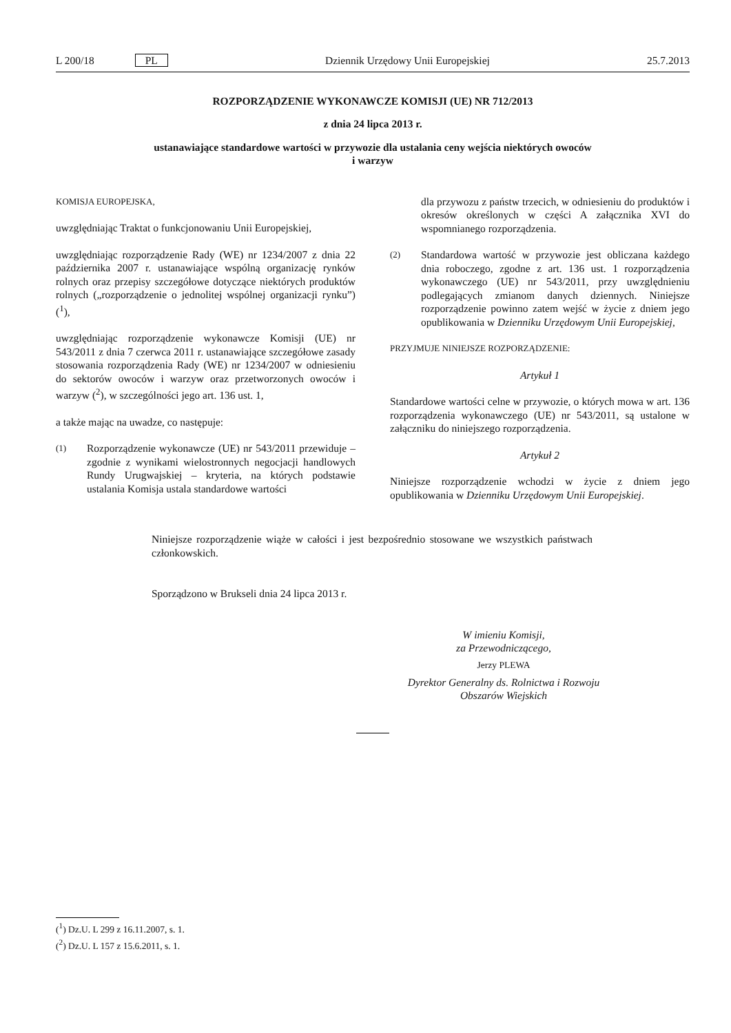L 200/18 PL Dziennik Urzędowy Unii Europejskiej 25.7.2013
ROZPORZĄDZENIE WYKONAWCZE KOMISJI (UE) NR 712/2013
z dnia 24 lipca 2013 r.
ustanawiające standardowe wartości w przywozie dla ustalania ceny wejścia niektórych owoców
i warzyw
KOMISJA EUROPEJSKA,
uwzględniając Traktat o funkcjonowaniu Unii Europejskiej,
uwzględniając rozporządzenie Rady (WE) nr 1234/2007 z dnia 22 października 2007 r. ustanawiające wspólną organizację rynków rolnych oraz przepisy szczegółowe dotyczące niektórych produktów rolnych („rozporządzenie o jednolitej wspólnej organizacji rynku”) (<sup>1</sup>),
uwzględniając rozporządzenie wykonawcze Komisji (UE) nr 543/2011 z dnia 7 czerwca 2011 r. ustanawiające szczegółowe zasady stosowania rozporządzenia Rady (WE) nr 1234/2007 w odniesieniu do sektorów owoców i warzyw oraz przetworzonych owoców i warzyw (<sup>2</sup>), w szczególności jego art. 136 ust. 1,
a także mając na uwadze, co następuje:
(1) Rozporządzenie wykonawcze (UE) nr 543/2011 przewiduje – zgodnie z wynikami wielostronnych negocjacji handlowych Rundy Urugwajskiej – kryteria, na których podstawie ustalania Komisja ustala standardowe wartości
dla przywozu z państw trzecich, w odniesieniu do produktów i okresów określonych w części A załącznika XVI do wspomnianego rozporządzenia.
(2)
Standardowa wartość w przywozie jest obliczana każdego dnia roboczego, zgodne z art. 136 ust. 1 rozporządzenia wykonawczego (UE) nr 543/2011, przy uwzględnieniu podlegających zmianom danych dziennych. Niniejsze rozporządzenie powinno zatem wejść w życie z dniem jego opublikowania w Dzienniku Urzędowym Unii Europejskiej,
PRZYJMUJE NINIEJSZE ROZPORZĄDZENIE:
Artykuł 1
Standardowe wartości celne w przywozie, o których mowa w art. 136 rozporządzenia wykonawczego (UE) nr 543/2011, są ustalone w załączniku do niniejszego rozporządzenia.
Artykuł 2
Niniejsze rozporządzenie wchodzi w życie z dniem jego opublikowania w Dzienniku Urzędowym Unii Europejskiej.
Niniejsze rozporządzenie wiąże w całości i jest bezpośrednio stosowane we wszystkich państwach członkowskich.
Sporządzono w Brukseli dnia 24 lipca 2013 r.
W imieniu Komisji,
za Przewodniczącego,
Jerzy PLEWA
Dyrektor Generalny ds. Rolnictwa i Rozwoju
Obszarów Wiejskich
(<sup>1</sup>) Dz.U. L 299 z 16.11.2007, s. 1.
(<sup>2</sup>) Dz.U. L 157 z 15.6.2011, s. 1.